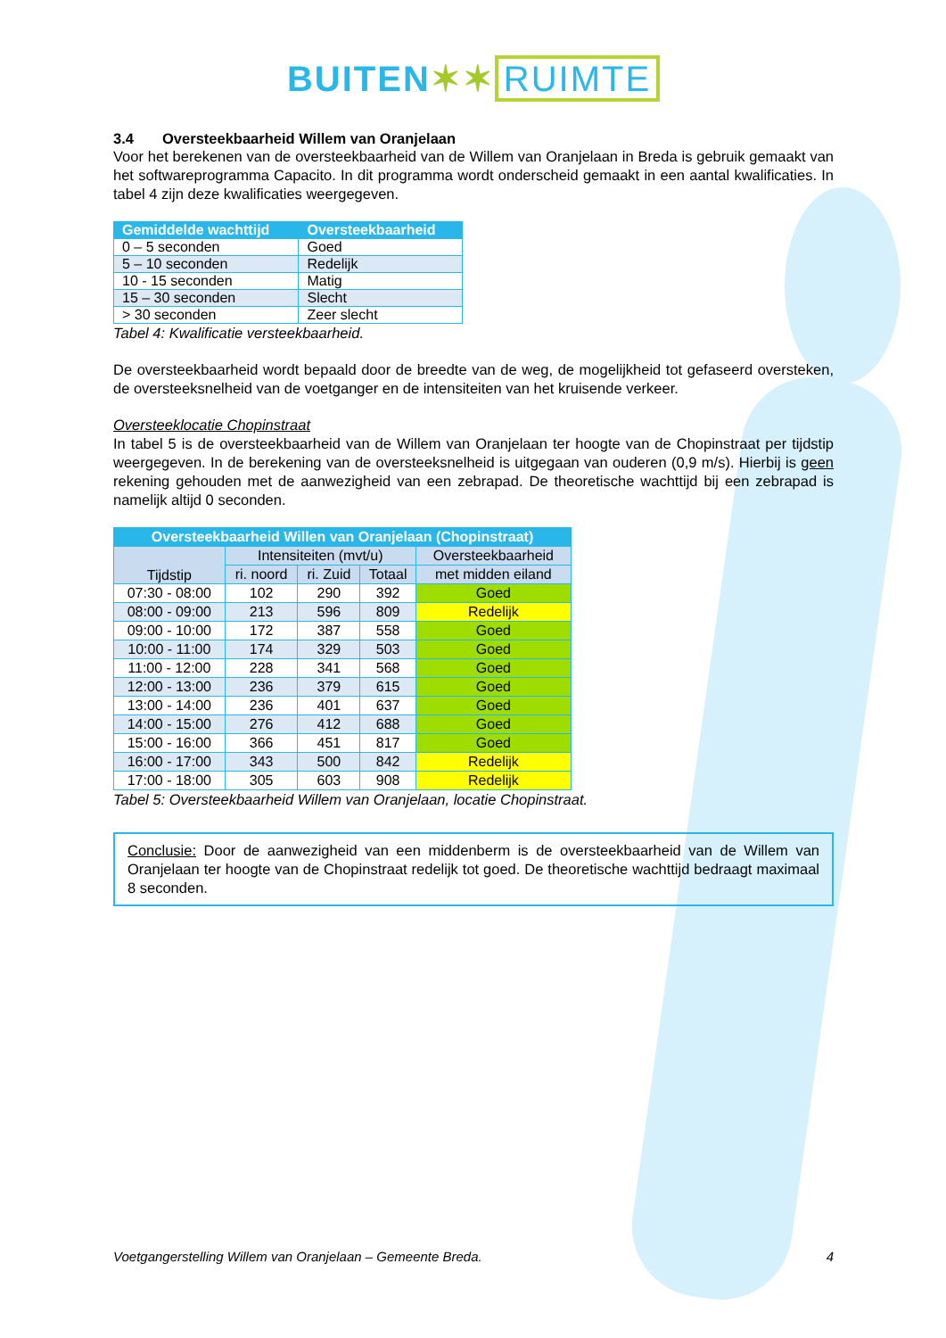BUITEN✶✶ RUIMTE
3.4 Oversteekbaarheid Willem van Oranjelaan
Voor het berekenen van de oversteekbaarheid van de Willem van Oranjelaan in Breda is gebruik gemaakt van het softwareprogramma Capacito. In dit programma wordt onderscheid gemaakt in een aantal kwalificaties. In tabel 4 zijn deze kwalificaties weergegeven.
| Gemiddelde wachttijd | Oversteekbaarheid |
| --- | --- |
| 0 – 5 seconden | Goed |
| 5 – 10 seconden | Redelijk |
| 10 - 15 seconden | Matig |
| 15 – 30 seconden | Slecht |
| > 30 seconden | Zeer slecht |
Tabel 4: Kwalificatie versteekbaarheid.
De oversteekbaarheid wordt bepaald door de breedte van de weg, de mogelijkheid tot gefaseerd oversteken, de oversteeksnelheid van de voetganger en de intensiteiten van het kruisende verkeer.
Oversteeklocatie Chopinstraat
In tabel 5 is de oversteekbaarheid van de Willem van Oranjelaan ter hoogte van de Chopinstraat per tijdstip weergegeven. In de berekening van de oversteeksnelheid is uitgegaan van ouderen (0,9 m/s). Hierbij is geen rekening gehouden met de aanwezigheid van een zebrapad. De theoretische wachttijd bij een zebrapad is namelijk altijd 0 seconden.
| Oversteekbaarheid Willen van Oranjelaan (Chopinstraat) | | | | |
| --- | --- | --- | --- | --- |
| Tijdstip | Intensiteiten (mvt/u) | | | Oversteekbaarheid |
| | ri. noord | ri. Zuid | Totaal | met midden eiland |
| 07:30 - 08:00 | 102 | 290 | 392 | Goed |
| 08:00 - 09:00 | 213 | 596 | 809 | Redelijk |
| 09:00 - 10:00 | 172 | 387 | 558 | Goed |
| 10:00 - 11:00 | 174 | 329 | 503 | Goed |
| 11:00 - 12:00 | 228 | 341 | 568 | Goed |
| 12:00 - 13:00 | 236 | 379 | 615 | Goed |
| 13:00 - 14:00 | 236 | 401 | 637 | Goed |
| 14:00 - 15:00 | 276 | 412 | 688 | Goed |
| 15:00 - 16:00 | 366 | 451 | 817 | Goed |
| 16:00 - 17:00 | 343 | 500 | 842 | Redelijk |
| 17:00 - 18:00 | 305 | 603 | 908 | Redelijk |
Tabel 5: Oversteekbaarheid Willem van Oranjelaan, locatie Chopinstraat.
Conclusie: Door de aanwezigheid van een middenberm is de oversteekbaarheid van de Willem van Oranjelaan ter hoogte van de Chopinstraat redelijk tot goed. De theoretische wachttijd bedraagt maximaal 8 seconden.
Voetgangerstelling Willem van Oranjelaan – Gemeente Breda. 4